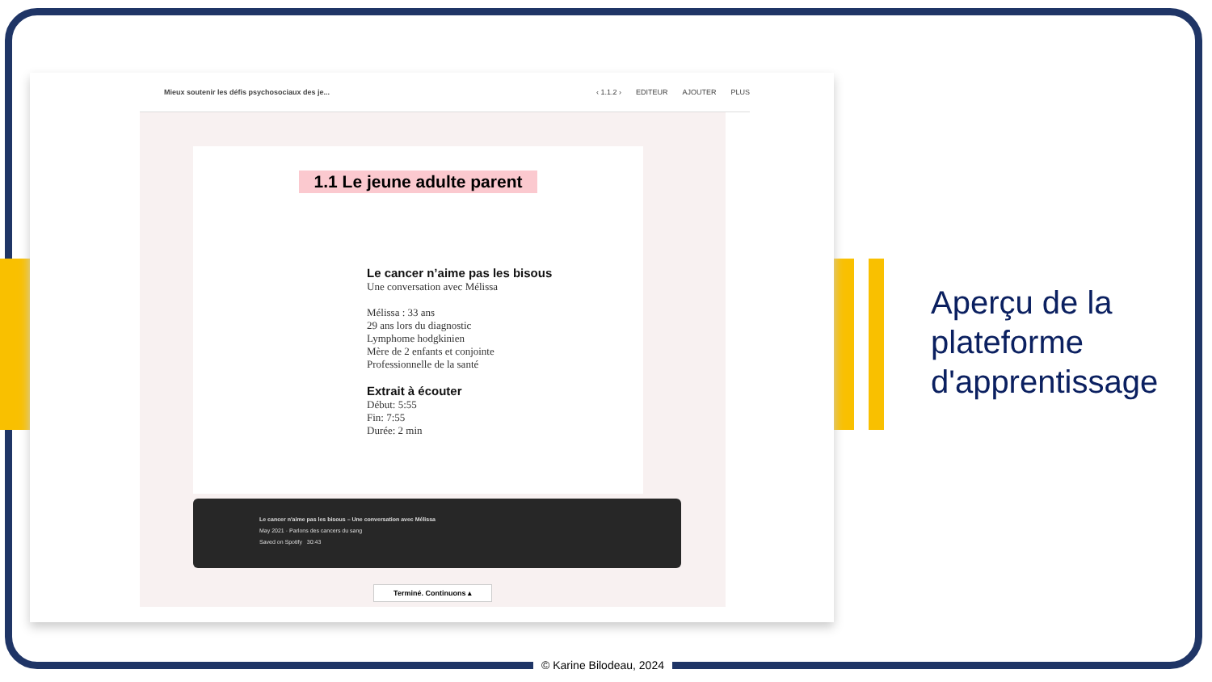Mieux soutenir les défis psychosociaux des je...
‹ 1.1.2 › EDITEUR AJOUTER PLUS
1.1 Le jeune adulte parent
Le cancer n’aime pas les bisous
Une conversation avec Mélissa
Mélissa : 33 ans
29 ans lors du diagnostic
Lymphome hodgkinien
Mère de 2 enfants et conjointe
Professionnelle de la santé
Extrait à écouter
Début: 5:55
Fin: 7:55
Durée: 2 min
Le cancer n'aime pas les bisous – Une conversation avec Mélissa
May 2021 · Parlons des cancers du sang
Saved on Spotify 30:43
Terminé. Continuons ▴
Aperçu de la
plateforme
d'apprentissage
© Karine Bilodeau, 2024